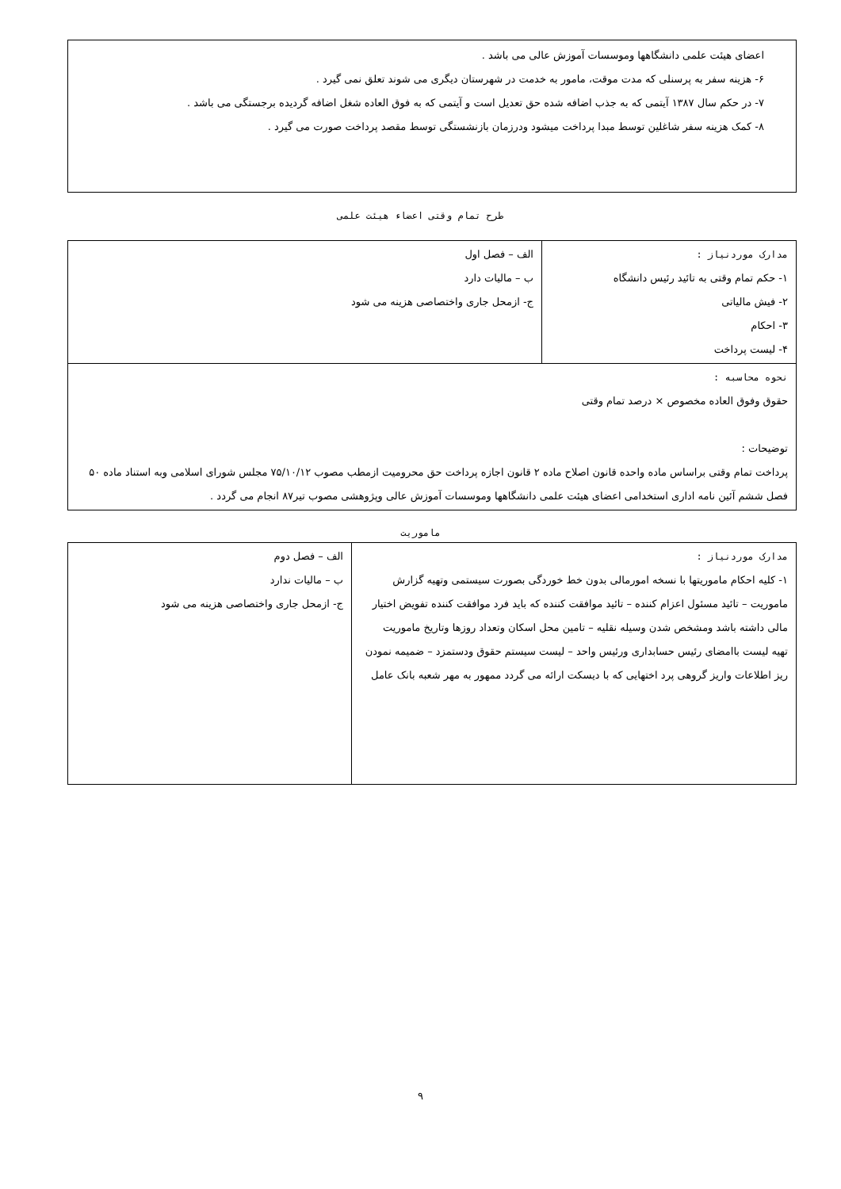اعضای هیئت علمی دانشگاهها وموسسات آموزش عالی می باشد .
۶- هزینه سفر به پرسنلی که مدت موقت، مامور به خدمت در شهرستان دیگری می شوند تعلق نمی گیرد .
۷- در حکم سال ۱۳۸۷ آیتمی که به جذب اضافه شده حق تعدیل است و آیتمی که به فوق العاده شغل اضافه گردیده برجستگی می باشد .
۸- کمک هزینه سفر شاغلین توسط مبدا پرداخت میشود ودرزمان بازنشستگی توسط مقصد پرداخت صورت می گیرد .
طرح تمام وقتی اعضاء هیئت علمی
| مدارک موردنیاز : ۱- حکم تمام وقتی به تائید رئیس دانشگاه ۲- فیش مالیاتی ۳- احکام ۴- لیست پرداخت | الف – فصل اول ب – مالیات دارد ج- ازمحل جاری واختصاصی هزینه می شود |
| نحوه محاسبه : حقوق وفوق العاده مخصوص × درصد تمام وقتی توضیحات : پرداخت تمام وقتی براساس ماده واحده قانون اصلاح ماده ۲ قانون اجازه پرداخت حق محرومیت ازمطب مصوب ۷۵/۱۰/۱۲ مجلس شورای اسلامی وبه استناد ماده ۵۰ فصل ششم آئین نامه اداری استخدامی اعضای هیئت علمی دانشگاهها وموسسات آموزش عالی وپژوهشی مصوب تیر۸۷ انجام می گردد . | |
ماموریت
| مدارک موردنیاز : ۱- کلیه احکام ماموریتها با نسخه امورمالی بدون خط خوردگی بصورت سیستمی وتهیه گزارش ماموریت – تائید مسئول اعزام کننده – تائید موافقت کننده که باید فرد موافقت کننده تفویض اختیار مالی داشته باشد ومشخص شدن وسیله نقلیه – تامین محل اسکان وتعداد روزها وتاریخ ماموریت تهیه لیست باامضای رئیس حسابداری ورئیس واحد – لیست سیستم حقوق ودستمزد – ضمیمه نمودن ریز اطلاعات واریز گروهی پرد اختهایی که با دیسکت ارائه می گردد ممهور به مهر شعبه بانک عامل | الف – فصل دوم ب – مالیات ندارد ج- ازمحل جاری واختصاصی هزینه می شود |
۹